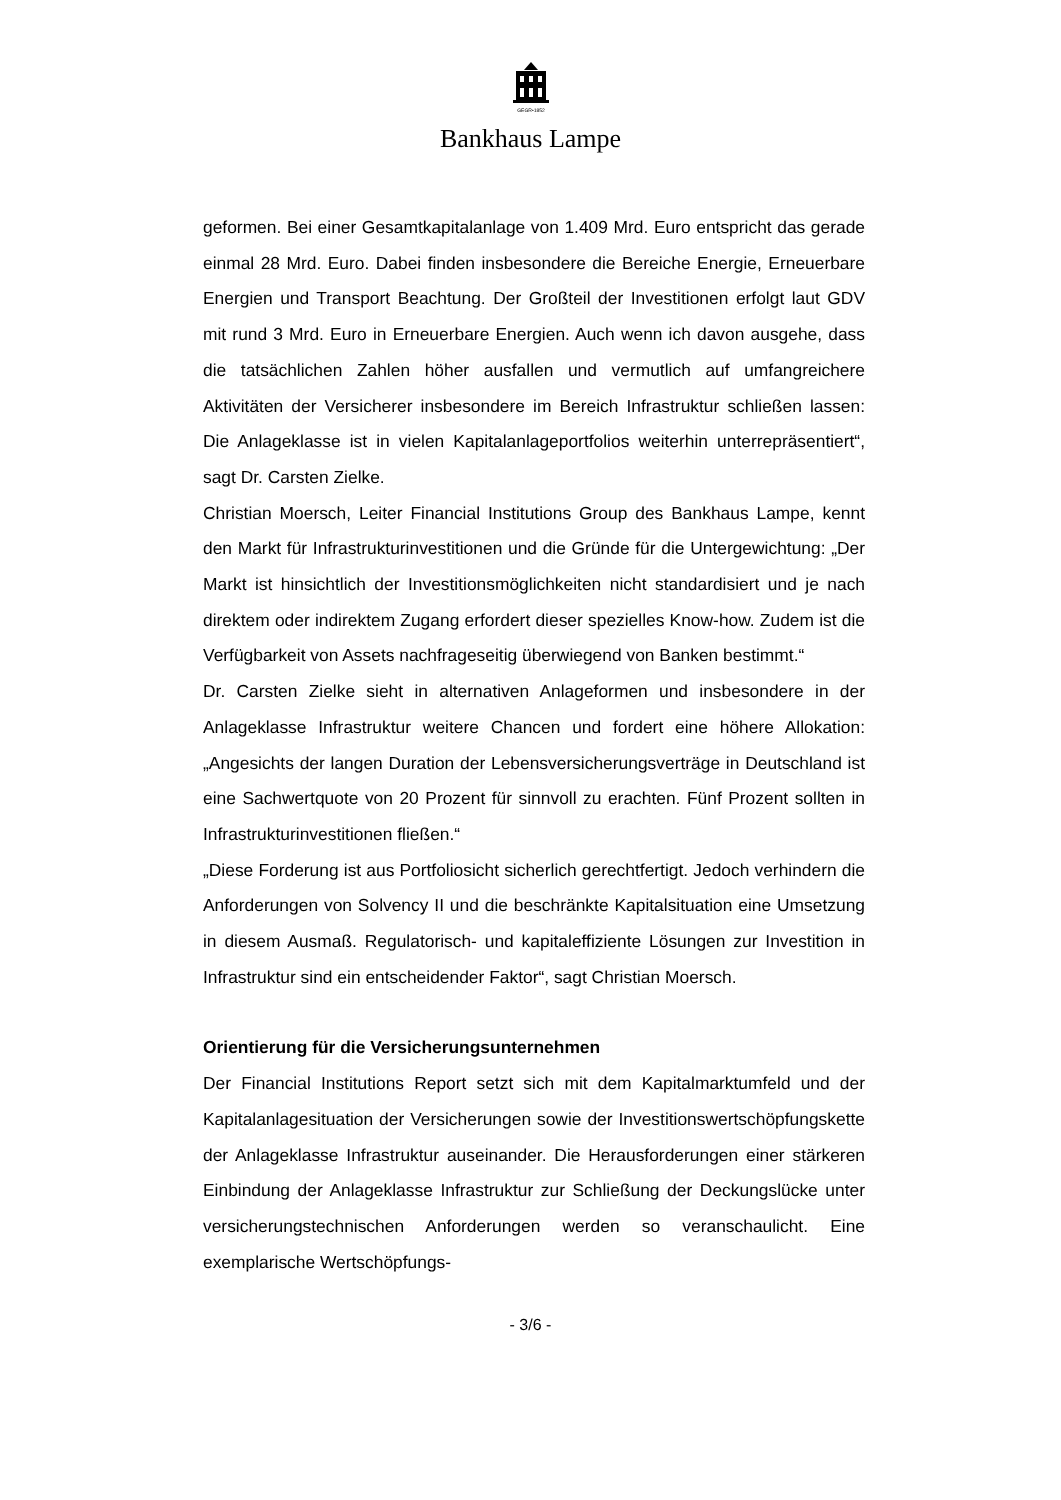GEGR•1852
Bankhaus Lampe
geformen. Bei einer Gesamtkapitalanlage von 1.409 Mrd. Euro entspricht das gerade einmal 28 Mrd. Euro. Dabei finden insbesondere die Bereiche Energie, Erneuerbare Energien und Transport Beachtung. Der Großteil der Investitionen erfolgt laut GDV mit rund 3 Mrd. Euro in Erneuerbare Energien. Auch wenn ich davon ausgehe, dass die tatsächlichen Zahlen höher ausfallen und vermutlich auf umfangreichere Aktivitäten der Versicherer insbesondere im Bereich Infrastruktur schließen lassen: Die Anlageklasse ist in vielen Kapitalanlageportfolios weiterhin unterrepräsentiert“, sagt Dr. Carsten Zielke.
Christian Moersch, Leiter Financial Institutions Group des Bankhaus Lampe, kennt den Markt für Infrastrukturinvestitionen und die Gründe für die Untergewichtung: „Der Markt ist hinsichtlich der Investitionsmöglichkeiten nicht standardisiert und je nach direktem oder indirektem Zugang erfordert dieser spezielles Know-how. Zudem ist die Verfügbarkeit von Assets nachfrageseitig überwiegend von Banken bestimmt.“
Dr. Carsten Zielke sieht in alternativen Anlageformen und insbesondere in der Anlageklasse Infrastruktur weitere Chancen und fordert eine höhere Allokation: „Angesichts der langen Duration der Lebensversicherungsverträge in Deutschland ist eine Sachwertquote von 20 Prozent für sinnvoll zu erachten. Fünf Prozent sollten in Infrastrukturinvestitionen fließen.“
„Diese Forderung ist aus Portfoliosicht sicherlich gerechtfertigt. Jedoch verhindern die Anforderungen von Solvency II und die beschränkte Kapitalsituation eine Umsetzung in diesem Ausmaß. Regulatorisch- und kapitaleffiziente Lösungen zur Investition in Infrastruktur sind ein entscheidender Faktor“, sagt Christian Moersch.
Orientierung für die Versicherungsunternehmen
Der Financial Institutions Report setzt sich mit dem Kapitalmarktumfeld und der Kapitalanlagesituation der Versicherungen sowie der Investitionswertschöpfungskette der Anlageklasse Infrastruktur auseinander. Die Herausforderungen einer stärkeren Einbindung der Anlageklasse Infrastruktur zur Schließung der Deckungslücke unter versicherungstechnischen Anforderungen werden so veranschaulicht. Eine exemplarische Wertschöpfungs-
- 3/6 -